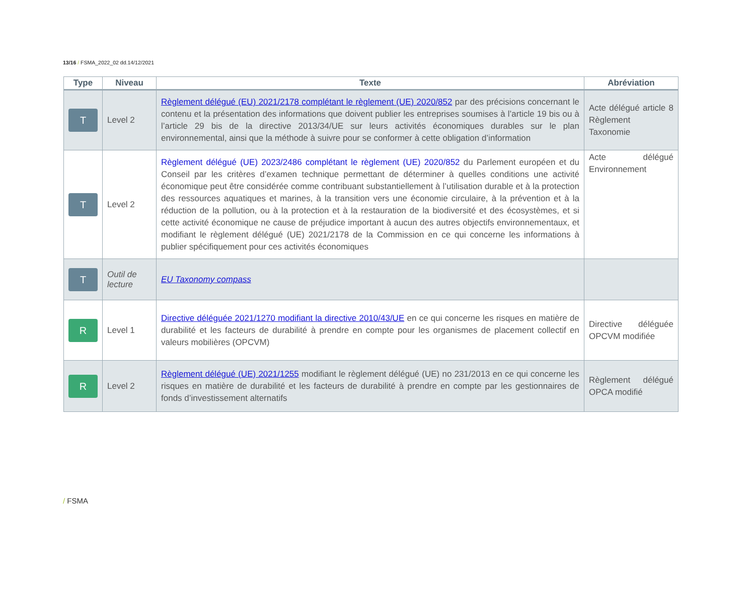13/16 / FSMA_2022_02 dd.14/12/2021
| Type | Niveau | Texte | Abréviation |
| --- | --- | --- | --- |
| T | Level 2 | Règlement délégué (EU) 2021/2178 complétant le règlement (UE) 2020/852 par des précisions concernant le contenu et la présentation des informations que doivent publier les entreprises soumises à l’article 19 bis ou à l’article 29 bis de la directive 2013/34/UE sur leurs activités économiques durables sur le plan environnemental, ainsi que la méthode à suivre pour se conformer à cette obligation d’information | Acte délégué article 8 Règlement Taxonomie |
| T | Level 2 | Règlement délégué (UE) 2023/2486 complétant le règlement (UE) 2020/852 du Parlement européen et du Conseil par les critères d’examen technique permettant de déterminer à quelles conditions une activité économique peut être considérée comme contribuant substantiellement à l’utilisation durable et à la protection des ressources aquatiques et marines, à la transition vers une économie circulaire, à la prévention et à la réduction de la pollution, ou à la protection et à la restauration de la biodiversité et des écosystèmes, et si cette activité économique ne cause de préjudice important à aucun des autres objectifs environnementaux, et modifiant le règlement délégué (UE) 2021/2178 de la Commission en ce qui concerne les informations à publier spécifiquement pour ces activités économiques | Acte délégué Environnement |
| T | Outil de lecture | EU Taxonomy compass | |
| R | Level 1 | Directive déléguée 2021/1270 modifiant la directive 2010/43/UE en ce qui concerne les risques en matière de durabilité et les facteurs de durabilité à prendre en compte pour les organismes de placement collectif en valeurs mobilières (OPCVM) | Directive déléguée OPCVM modifiée |
| R | Level 2 | Règlement délégué (UE) 2021/1255 modifiant le règlement délégué (UE) no 231/2013 en ce qui concerne les risques en matière de durabilité et les facteurs de durabilité à prendre en compte par les gestionnaires de fonds d’investissement alternatifs | Règlement délégué OPCA modifié |
/ FSMA